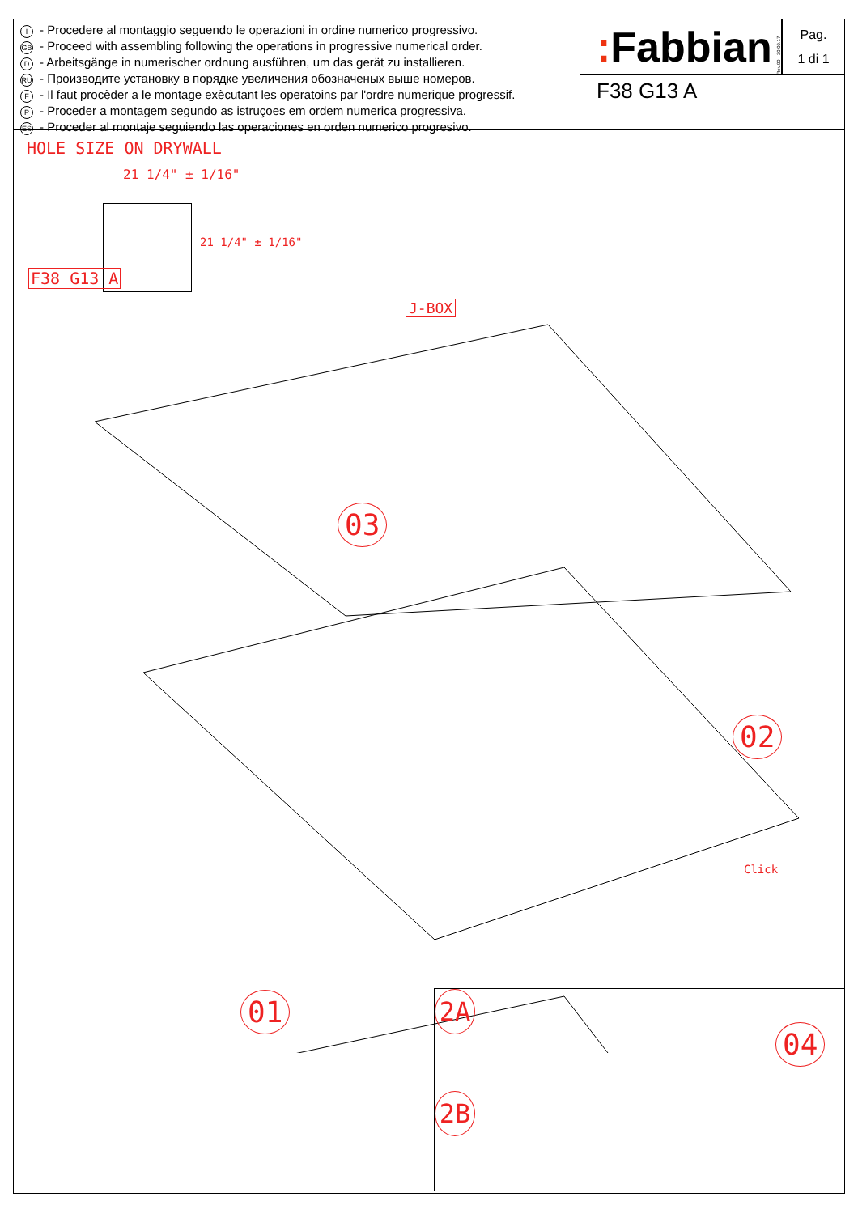I - Procedere al montaggio seguendo le operazioni in ordine numerico progressivo.
GB - Proceed with assembling following the operations in progressive numerical order.
D - Arbeitsgänge in numerischer ordnung ausführen, um das gerät zu installieren.
RU - Производите установку в порядке увеличения обозначеных выше номеров.
F - Il faut procèder a le montage exècutant les operatoins par l'ordre numerique progressif.
P - Proceder a montagem segundo as istruçoes em ordem numerica progressiva.
ES - Proceder al montaje seguiendo las operaciones en orden numerico progresivo.
: Fabbian
Rev.00 - 30.09.17
Pag.
1 di 1
F38 G13 A
HOLE SIZE ON DRYWALL
21 1/4" ± 1/16"
21 1/4" ± 1/16"
F38 G13 A
J-BOX
03
02
Click
01
04
2A
2B